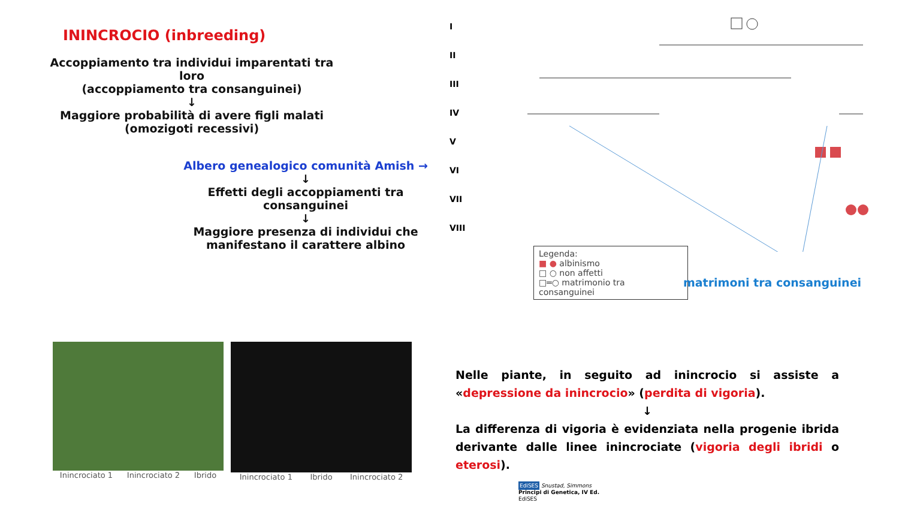ININCROCIO (inbreeding)
Accoppiamento tra individui imparentati tra loro
(accoppiamento tra consanguinei)
↓
Maggiore probabilità di avere figli malati
(omozigoti recessivi)
Albero genealogico comunità Amish →
↓
Effetti degli accoppiamenti tra consanguinei
↓
Maggiore presenza di individui che manifestano il carattere albino
I
II
III
IV
V
VI
VII
VIII
Legenda:
■ ● albinismo
□ ○ non affetti
□═○ matrimonio tra consanguinei
matrimoni tra consanguinei
Inincrociato 1 Inincrociato 2 Ibrido
Inincrociato 1 Ibrido Inincrociato 2
Nelle piante, in seguito ad inincrocio si assiste a «depressione da inincrocio» (perdita di vigoria).
↓
La differenza di vigoria è evidenziata nella progenie ibrida derivante dalle linee inincrociate (vigoria degli ibridi o eterosi).
EdiSES Snustad, Simmons
Principi di Genetica, IV Ed.
EdiSES